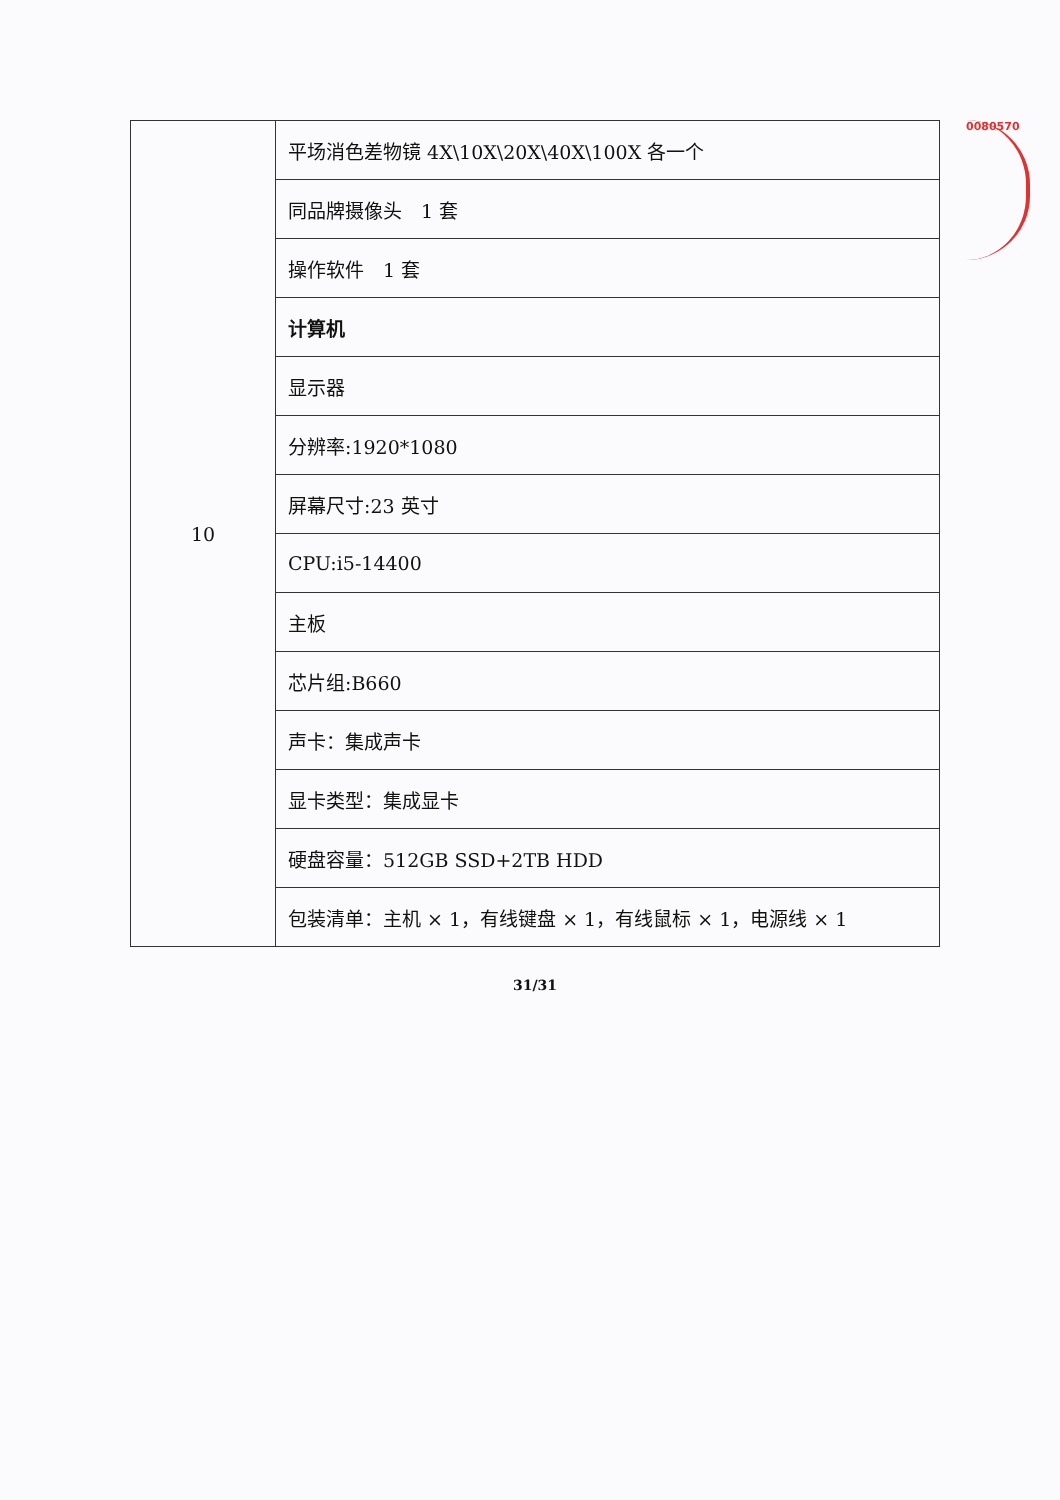0080570
| 10 | 平场消色差物镜 4X\10X\20X\40X\100X 各一个 |
| | 同品牌摄像头 1 套 |
| | 操作软件 1 套 |
| | 计算机 |
| | 显示器 |
| | 分辨率:1920*1080 |
| | 屏幕尺寸:23 英寸 |
| | CPU:i5-14400 |
| | 主板 |
| | 芯片组:B660 |
| | 声卡：集成声卡 |
| | 显卡类型：集成显卡 |
| | 硬盘容量：512GB SSD+2TB HDD |
| | 包装清单：主机 × 1，有线键盘 × 1，有线鼠标 × 1，电源线 × 1 |
31/31